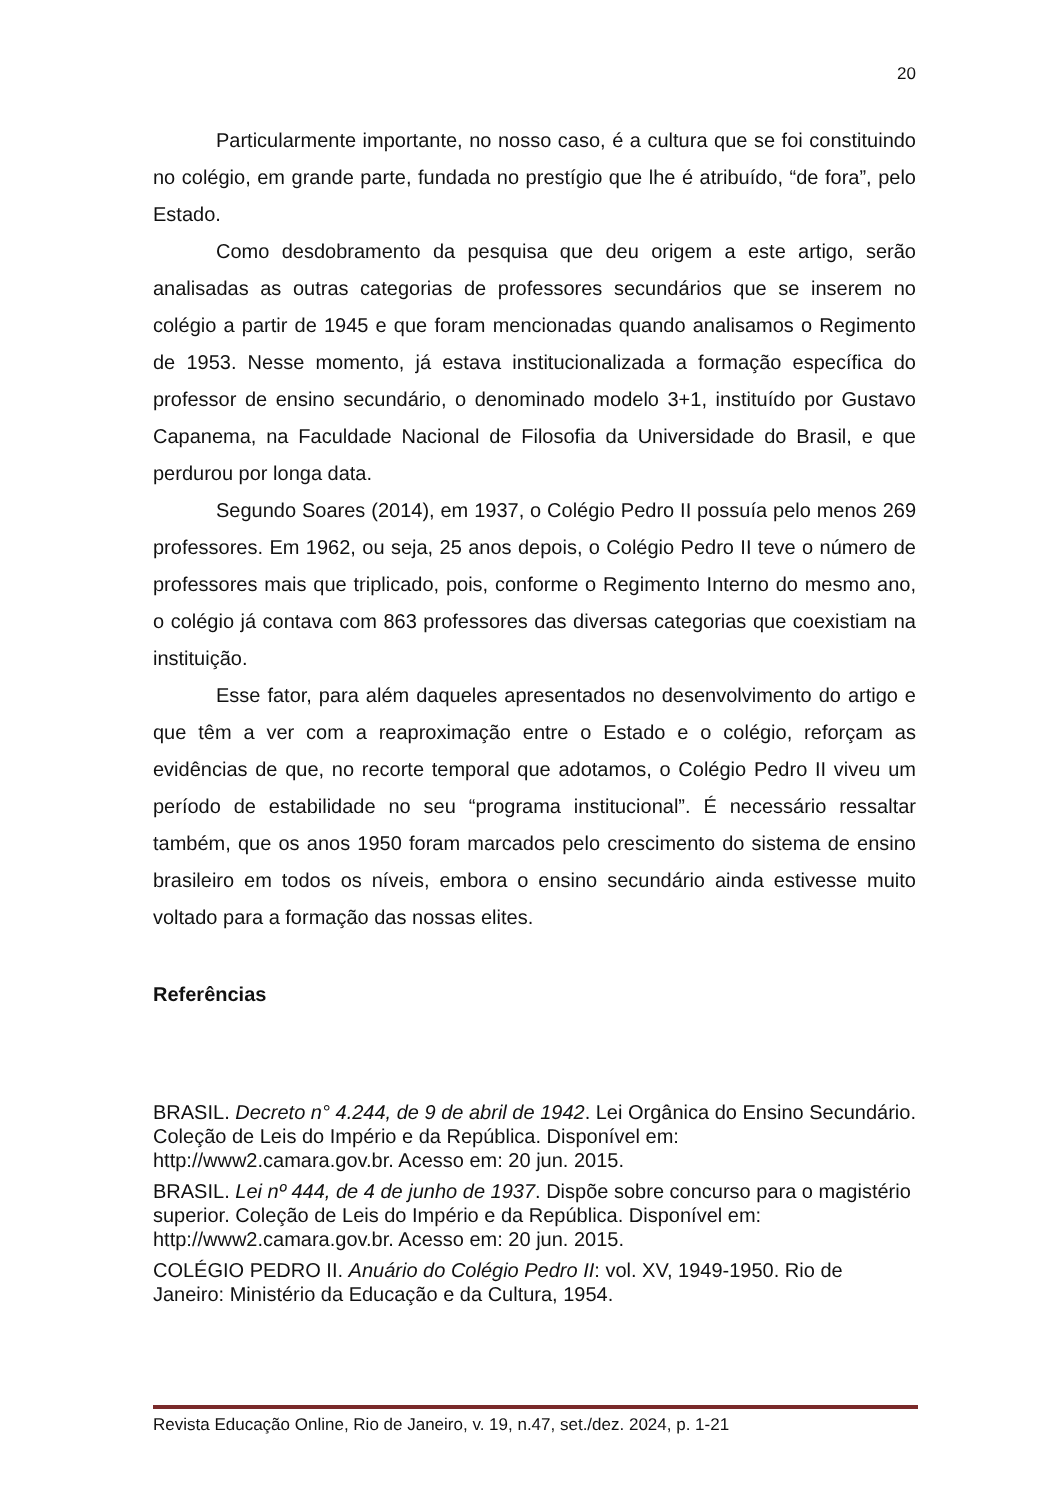20
Particularmente importante, no nosso caso, é a cultura que se foi constituindo no colégio, em grande parte, fundada no prestígio que lhe é atribuído, “de fora”, pelo Estado.
Como desdobramento da pesquisa que deu origem a este artigo, serão analisadas as outras categorias de professores secundários que se inserem no colégio a partir de 1945 e que foram mencionadas quando analisamos o Regimento de 1953. Nesse momento, já estava institucionalizada a formação específica do professor de ensino secundário, o denominado modelo 3+1, instituído por Gustavo Capanema, na Faculdade Nacional de Filosofia da Universidade do Brasil, e que perdurou por longa data.
Segundo Soares (2014), em 1937, o Colégio Pedro II possuía pelo menos 269 professores. Em 1962, ou seja, 25 anos depois, o Colégio Pedro II teve o número de professores mais que triplicado, pois, conforme o Regimento Interno do mesmo ano, o colégio já contava com 863 professores das diversas categorias que coexistiam na instituição.
Esse fator, para além daqueles apresentados no desenvolvimento do artigo e que têm a ver com a reaproximação entre o Estado e o colégio, reforçam as evidências de que, no recorte temporal que adotamos, o Colégio Pedro II viveu um período de estabilidade no seu “programa institucional”. É necessário ressaltar também, que os anos 1950 foram marcados pelo crescimento do sistema de ensino brasileiro em todos os níveis, embora o ensino secundário ainda estivesse muito voltado para a formação das nossas elites.
Referências
BRASIL. Decreto n° 4.244, de 9 de abril de 1942. Lei Orgânica do Ensino Secundário. Coleção de Leis do Império e da República. Disponível em: http://www2.camara.gov.br. Acesso em: 20 jun. 2015.
BRASIL. Lei nº 444, de 4 de junho de 1937. Dispõe sobre concurso para o magistério superior. Coleção de Leis do Império e da República. Disponível em: http://www2.camara.gov.br. Acesso em: 20 jun. 2015.
COLÉGIO PEDRO II. Anuário do Colégio Pedro II: vol. XV, 1949-1950. Rio de Janeiro: Ministério da Educação e da Cultura, 1954.
Revista Educação Online, Rio de Janeiro, v. 19, n.47, set./dez. 2024, p. 1-21